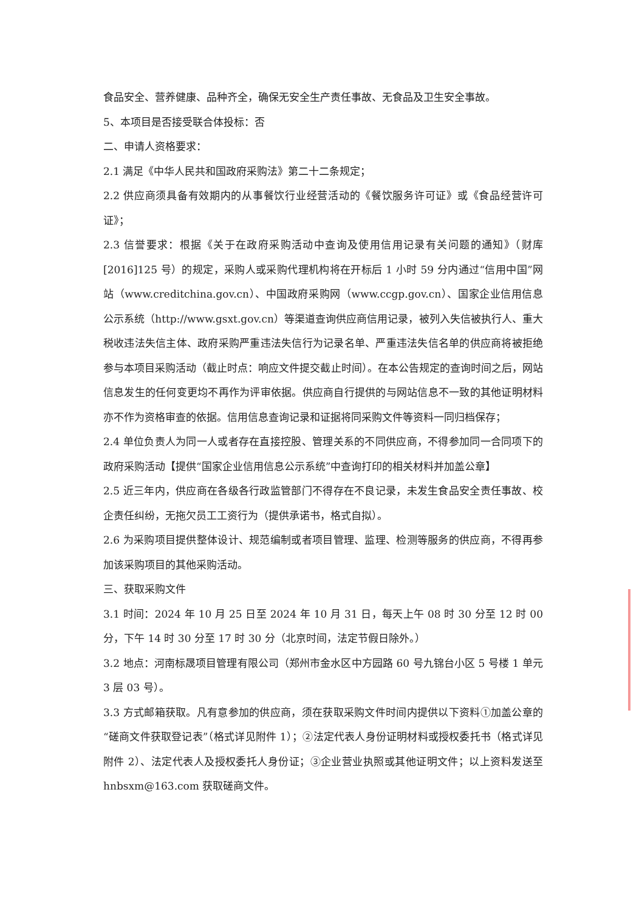食品安全、营养健康、品种齐全，确保无安全生产责任事故、无食品及卫生安全事故。
5、本项目是否接受联合体投标：否
二、申请人资格要求：
2.1 满足《中华人民共和国政府采购法》第二十二条规定；
2.2 供应商须具备有效期内的从事餐饮行业经营活动的《餐饮服务许可证》或《食品经营许可证》；
2.3 信誉要求：根据《关于在政府采购活动中查询及使用信用记录有关问题的通知》（财库[2016]125 号）的规定，采购人或采购代理机构将在开标后 1 小时 59 分内通过“信用中国”网站（www.creditchina.gov.cn）、中国政府采购网（www.ccgp.gov.cn）、国家企业信用信息公示系统（http://www.gsxt.gov.cn）等渠道查询供应商信用记录，被列入失信被执行人、重大税收违法失信主体、政府采购严重违法失信行为记录名单、严重违法失信名单的供应商将被拒绝参与本项目采购活动（截止时点：响应文件提交截止时间）。在本公告规定的查询时间之后，网站信息发生的任何变更均不再作为评审依据。供应商自行提供的与网站信息不一致的其他证明材料亦不作为资格审查的依据。信用信息查询记录和证据将同采购文件等资料一同归档保存；
2.4 单位负责人为同一人或者存在直接控股、管理关系的不同供应商，不得参加同一合同项下的政府采购活动【提供“国家企业信用信息公示系统”中查询打印的相关材料并加盖公章】
2.5 近三年内，供应商在各级各行政监管部门不得存在不良记录，未发生食品安全责任事故、校企责任纠纷，无拖欠员工工资行为（提供承诺书，格式自拟）。
2.6 为采购项目提供整体设计、规范编制或者项目管理、监理、检测等服务的供应商，不得再参加该采购项目的其他采购活动。
三、获取采购文件
3.1 时间：2024 年 10 月 25 日至 2024 年 10 月 31 日，每天上午 08 时 30 分至 12 时 00 分，下午 14 时 30 分至 17 时 30 分（北京时间，法定节假日除外。）
3.2 地点：河南标晟项目管理有限公司（郑州市金水区中方园路 60 号九锦台小区 5 号楼 1 单元 3 层 03 号）。
3.3 方式邮箱获取。凡有意参加的供应商，须在获取采购文件时间内提供以下资料①加盖公章的“磋商文件获取登记表”（格式详见附件 1）；②法定代表人身份证明材料或授权委托书（格式详见附件 2）、法定代表人及授权委托人身份证；③企业营业执照或其他证明文件；以上资料发送至 hnbsxm@163.com 获取磋商文件。